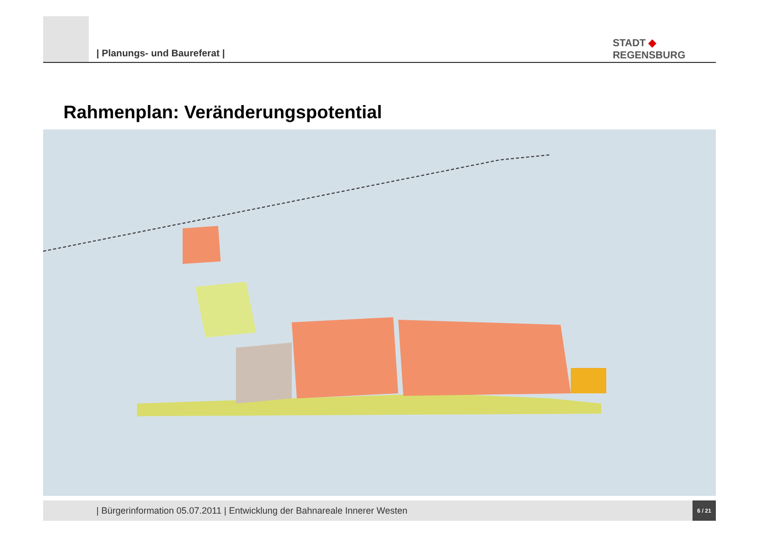| Planungs- und Baureferat |
STADT ◆
REGENSBURG
Rahmenplan: Veränderungspotential
| Bürgerinformation 05.07.2011 | Entwicklung der Bahnareale Innerer Westen
6 / 21